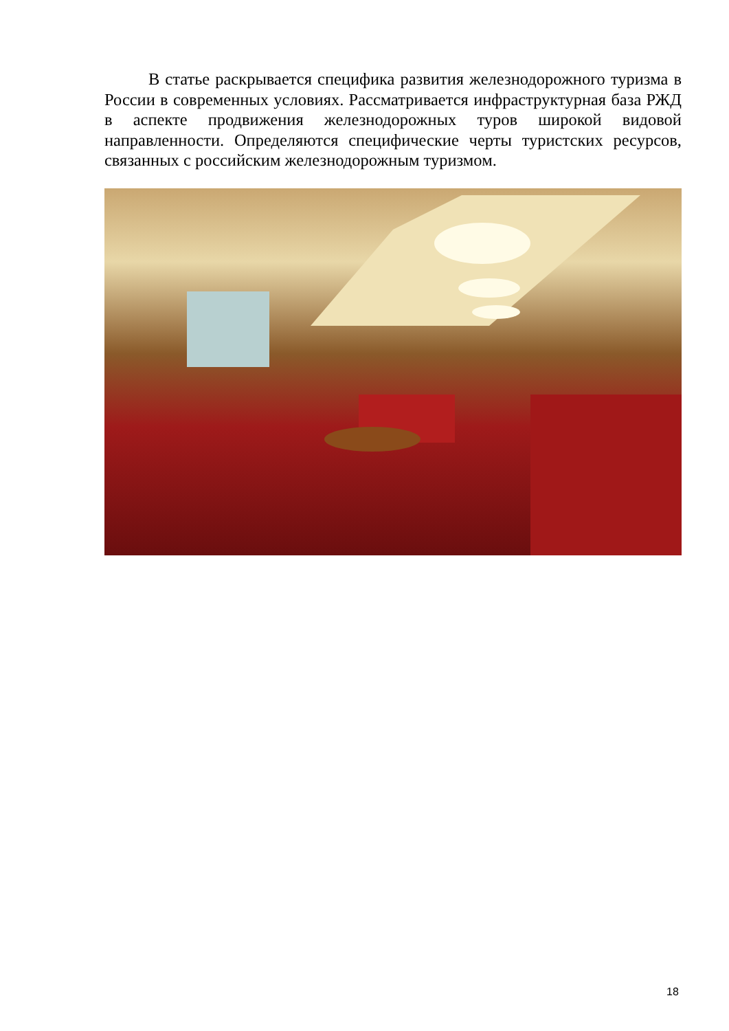В статье раскрывается специфика развития железнодорожного туризма в России в современных условиях. Рассматривается инфраструктурная база РЖД в аспекте продвижения железнодорожных туров широкой видовой направленности. Определяются специфические черты туристских ресурсов, связанных с российским железнодорожным туризмом.
18